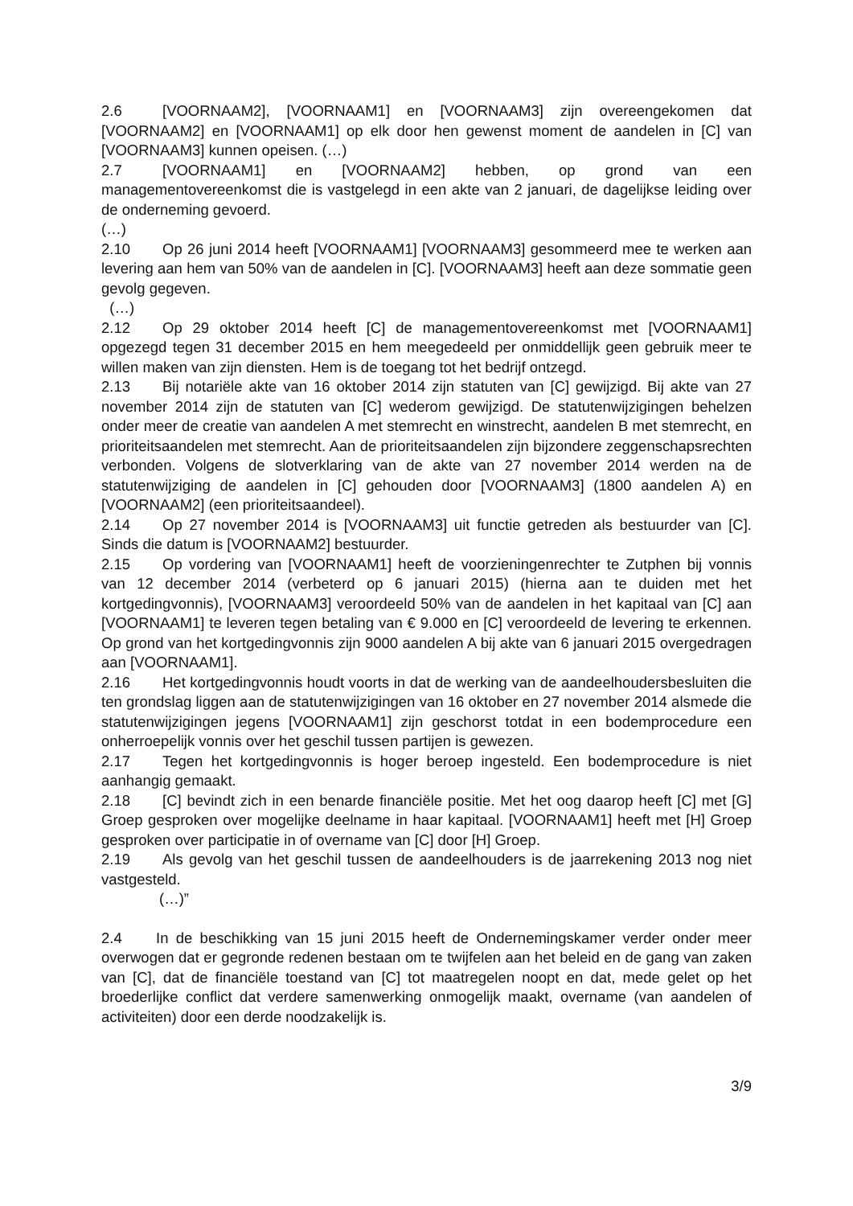2.6 [VOORNAAM2], [VOORNAAM1] en [VOORNAAM3] zijn overeengekomen dat [VOORNAAM2] en [VOORNAAM1] op elk door hen gewenst moment de aandelen in [C] van [VOORNAAM3] kunnen opeisen. (…)
2.7 [VOORNAAM1] en [VOORNAAM2] hebben, op grond van een managementovereenkomst die is vastgelegd in een akte van 2 januari, de dagelijkse leiding over de onderneming gevoerd.
(…)
2.10 Op 26 juni 2014 heeft [VOORNAAM1] [VOORNAAM3] gesommeerd mee te werken aan levering aan hem van 50% van de aandelen in [C]. [VOORNAAM3] heeft aan deze sommatie geen gevolg gegeven.
(…)
2.12 Op 29 oktober 2014 heeft [C] de managementovereenkomst met [VOORNAAM1] opgezegd tegen 31 december 2015 en hem meegedeeld per onmiddellijk geen gebruik meer te willen maken van zijn diensten. Hem is de toegang tot het bedrijf ontzegd.
2.13 Bij notariële akte van 16 oktober 2014 zijn statuten van [C] gewijzigd. Bij akte van 27 november 2014 zijn de statuten van [C] wederom gewijzigd. De statutenwijzigingen behelzen onder meer de creatie van aandelen A met stemrecht en winstrecht, aandelen B met stemrecht, en prioriteitsaandelen met stemrecht. Aan de prioriteitsaandelen zijn bijzondere zeggenschapsrechten verbonden. Volgens de slotverklaring van de akte van 27 november 2014 werden na de statutenwijziging de aandelen in [C] gehouden door [VOORNAAM3] (1800 aandelen A) en [VOORNAAM2] (een prioriteitsaandeel).
2.14 Op 27 november 2014 is [VOORNAAM3] uit functie getreden als bestuurder van [C]. Sinds die datum is [VOORNAAM2] bestuurder.
2.15 Op vordering van [VOORNAAM1] heeft de voorzieningenrechter te Zutphen bij vonnis van 12 december 2014 (verbeterd op 6 januari 2015) (hierna aan te duiden met het kortgedingvonnis), [VOORNAAM3] veroordeeld 50% van de aandelen in het kapitaal van [C] aan [VOORNAAM1] te leveren tegen betaling van € 9.000 en [C] veroordeeld de levering te erkennen. Op grond van het kortgedingvonnis zijn 9000 aandelen A bij akte van 6 januari 2015 overgedragen aan [VOORNAAM1].
2.16 Het kortgedingvonnis houdt voorts in dat de werking van de aandeelhoudersbesluiten die ten grondslag liggen aan de statutenwijzigingen van 16 oktober en 27 november 2014 alsmede die statutenwijzigingen jegens [VOORNAAM1] zijn geschorst totdat in een bodemprocedure een onherroepelijk vonnis over het geschil tussen partijen is gewezen.
2.17 Tegen het kortgedingvonnis is hoger beroep ingesteld. Een bodemprocedure is niet aanhangig gemaakt.
2.18 [C] bevindt zich in een benarde financiële positie. Met het oog daarop heeft [C] met [G] Groep gesproken over mogelijke deelname in haar kapitaal. [VOORNAAM1] heeft met [H] Groep gesproken over participatie in of overname van [C] door [H] Groep.
2.19 Als gevolg van het geschil tussen de aandeelhouders is de jaarrekening 2013 nog niet vastgesteld.
(…)”
2.4 In de beschikking van 15 juni 2015 heeft de Ondernemingskamer verder onder meer overwogen dat er gegronde redenen bestaan om te twijfelen aan het beleid en de gang van zaken van [C], dat de financiële toestand van [C] tot maatregelen noopt en dat, mede gelet op het broederlijke conflict dat verdere samenwerking onmogelijk maakt, overname (van aandelen of activiteiten) door een derde noodzakelijk is.
3/9